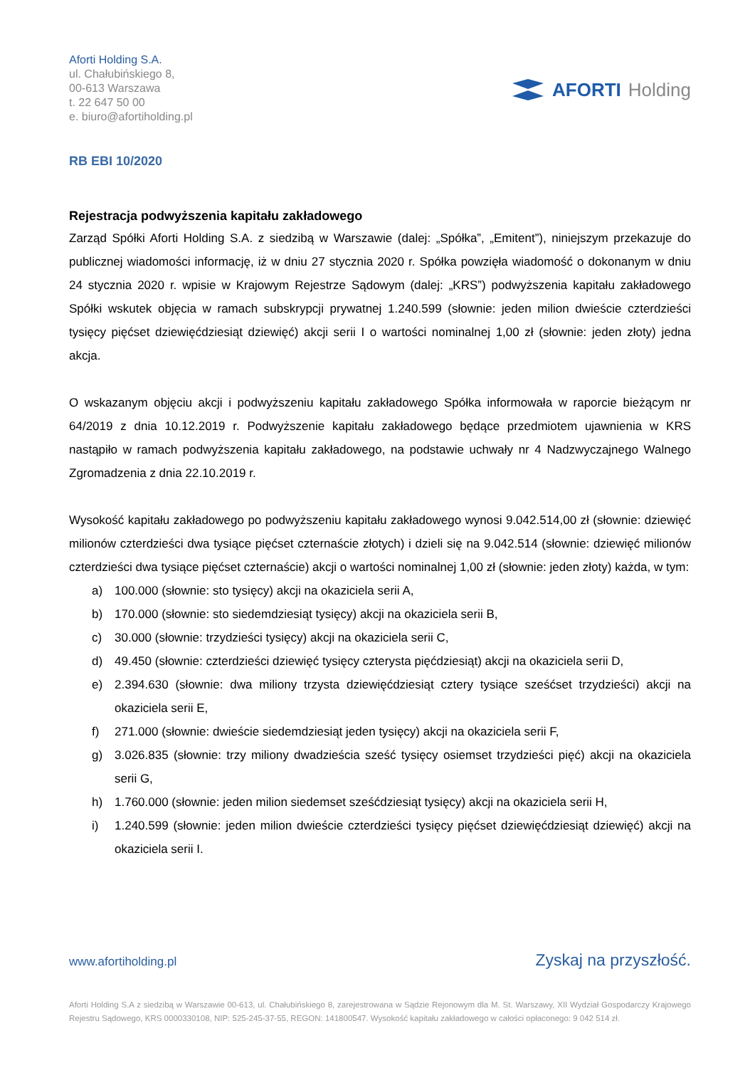Aforti Holding S.A.
ul. Chałubińskiego 8,
00-613 Warszawa
t. 22 647 50 00
e. biuro@afortiholding.pl
AFORTI Holding
RB EBI 10/2020
Rejestracja podwyższenia kapitału zakładowego
Zarząd Spółki Aforti Holding S.A. z siedzibą w Warszawie (dalej: „Spółka”, „Emitent”), niniejszym przekazuje do publicznej wiadomości informację, iż w dniu 27 stycznia 2020 r. Spółka powzięła wiadomość o dokonanym w dniu 24 stycznia 2020 r. wpisie w Krajowym Rejestrze Sądowym (dalej: „KRS”) podwyższenia kapitału zakładowego Spółki wskutek objęcia w ramach subskrypcji prywatnej 1.240.599 (słownie: jeden milion dwieście czterdzieści tysięcy pięćset dziewięćdziesiąt dziewięć) akcji serii I o wartości nominalnej 1,00 zł (słownie: jeden złoty) jedna akcja.
O wskazanym objęciu akcji i podwyższeniu kapitału zakładowego Spółka informowała w raporcie bieżącym nr 64/2019 z dnia 10.12.2019 r. Podwyższenie kapitału zakładowego będące przedmiotem ujawnienia w KRS nastąpiło w ramach podwyższenia kapitału zakładowego, na podstawie uchwały nr 4 Nadzwyczajnego Walnego Zgromadzenia z dnia 22.10.2019 r.
Wysokość kapitału zakładowego po podwyższeniu kapitału zakładowego wynosi 9.042.514,00 zł (słownie: dziewięć milionów czterdzieści dwa tysiące pięćset czternaście złotych) i dzieli się na 9.042.514 (słownie: dziewięć milionów czterdzieści dwa tysiące pięćset czternaście) akcji o wartości nominalnej 1,00 zł (słownie: jeden złoty) każda, w tym:
a) 100.000 (słownie: sto tysięcy) akcji na okaziciela serii A,
b) 170.000 (słownie: sto siedemdziesiąt tysięcy) akcji na okaziciela serii B,
c) 30.000 (słownie: trzydzieści tysięcy) akcji na okaziciela serii C,
d) 49.450 (słownie: czterdzieści dziewięć tysięcy czterysta pięćdziesiąt) akcji na okaziciela serii D,
e) 2.394.630 (słownie: dwa miliony trzysta dziewięćdziesiąt cztery tysiące sześćset trzydzieści) akcji na okaziciela serii E,
f) 271.000 (słownie: dwieście siedemdziesiąt jeden tysięcy) akcji na okaziciela serii F,
g) 3.026.835 (słownie: trzy miliony dwadzieścia sześć tysięcy osiemset trzydzieści pięć) akcji na okaziciela serii G,
h) 1.760.000 (słownie: jeden milion siedemset sześćdziesiąt tysięcy) akcji na okaziciela serii H,
i) 1.240.599 (słownie: jeden milion dwieście czterdzieści tysięcy pięćset dziewięćdziesiąt dziewięć) akcji na okaziciela serii I.
www.afortiholding.pl Zyskaj na przyszłość.
Aforti Holding S.A z siedzibą w Warszawie 00-613, ul. Chałubińskiego 8, zarejestrowana w Sądzie Rejonowym dla M. St. Warszawy, XII Wydział Gospodarczy Krajowego Rejestru Sądowego, KRS 0000330108, NIP: 525-245-37-55, REGON: 141800547. Wysokość kapitału zakładowego w całości opłaconego: 9 042 514 zł.